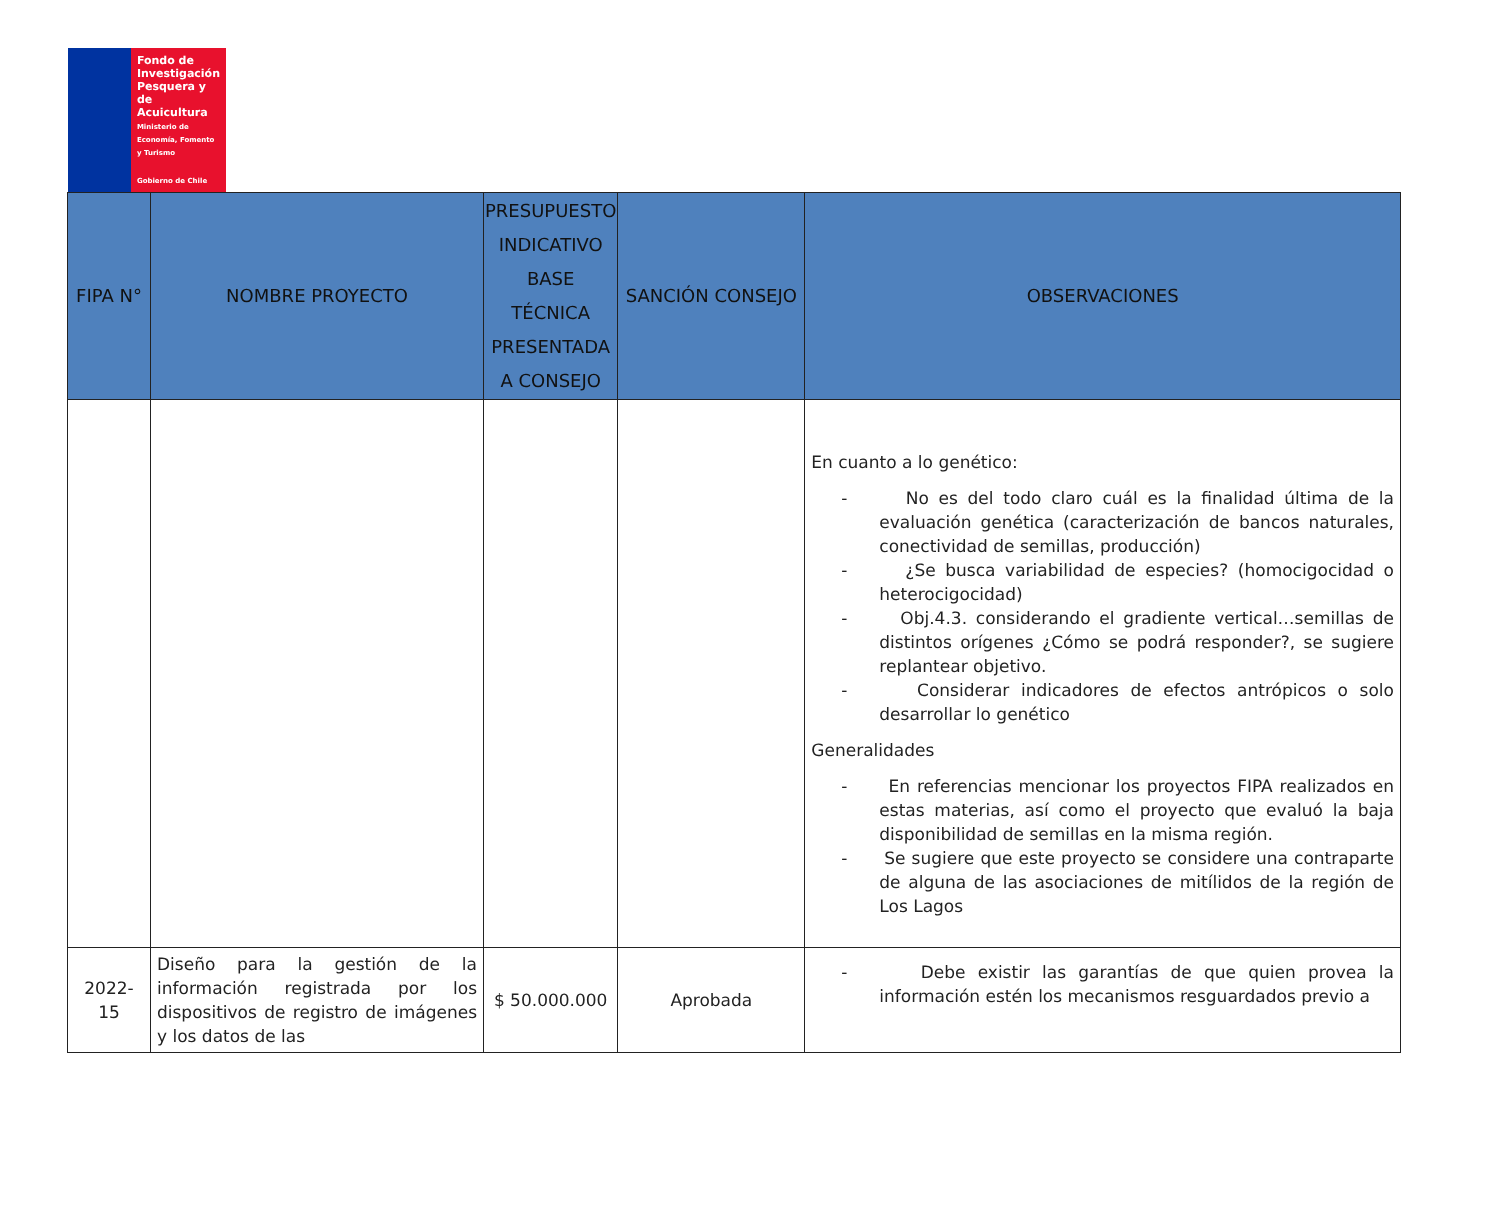Fondo de Investigación Pesquera y de Acuicultura
Ministerio de Economía, Fomento y Turismo
Gobierno de Chile
| FIPA N° | NOMBRE PROYECTO | PRESUPUESTO INDICATIVO BASE TÉCNICA PRESENTADA A CONSEJO | SANCIÓN CONSEJO | OBSERVACIONES |
| --- | --- | --- | --- | --- |
| | | | | En cuanto a lo genético: - No es del todo claro cuál es la finalidad última de la evaluación genética (caracterización de bancos naturales, conectividad de semillas, producción) - ¿Se busca variabilidad de especies? (homocigocidad o heterocigocidad) - Obj.4.3. considerando el gradiente vertical…semillas de distintos orígenes ¿Cómo se podrá responder?, se sugiere replantear objetivo. - Considerar indicadores de efectos antrópicos o solo desarrollar lo genético Generalidades - En referencias mencionar los proyectos FIPA realizados en estas materias, así como el proyecto que evaluó la baja disponibilidad de semillas en la misma región. - Se sugiere que este proyecto se considere una contraparte de alguna de las asociaciones de mitílidos de la región de Los Lagos |
| 2022-15 | Diseño para la gestión de la información registrada por los dispositivos de registro de imágenes y los datos de las | $ 50.000.000 | Aprobada | - Debe existir las garantías de que quien provea la información estén los mecanismos resguardados previo a |